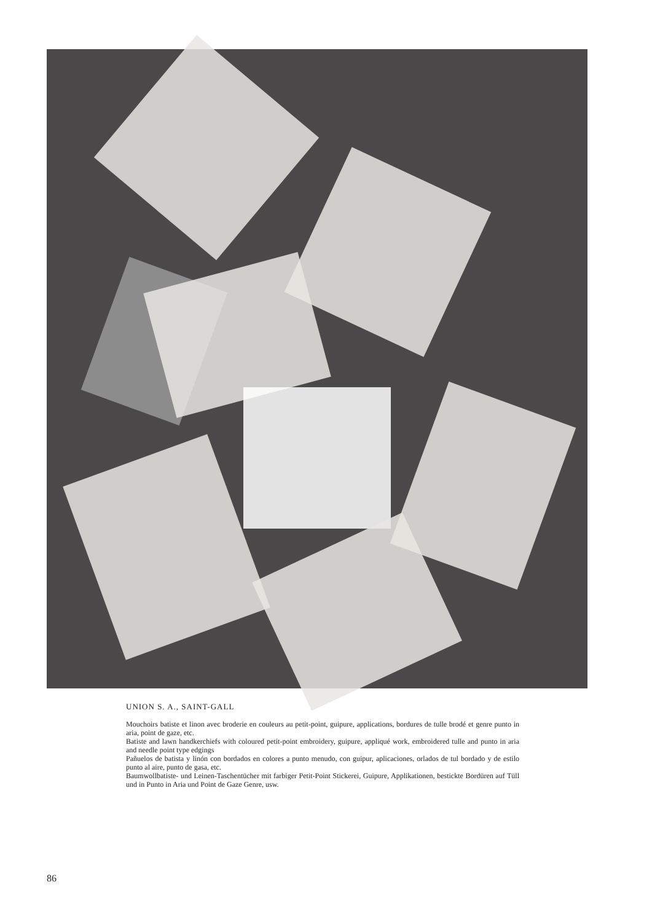UNION S. A., SAINT-GALL
Mouchoirs batiste et linon avec broderie en couleurs au petit-point, guipure, applications, bordures de tulle brodé et genre punto in aria, point de gaze, etc.
Batiste and lawn handkerchiefs with coloured petit-point embroidery, guipure, appliqué work, embroidered tulle and punto in aria and needle point type edgings
Pañuelos de batista y linón con bordados en colores a punto menudo, con guipur, aplicaciones, orlados de tul bordado y de estilo punto al aire, punto de gasa, etc.
Baumwollbatiste- und Leinen-Taschentücher mit farbiger Petit-Point Stickerei, Guipure, Applikationen, bestickte Bordüren auf Tüll und in Punto in Aria und Point de Gaze Genre, usw.
86